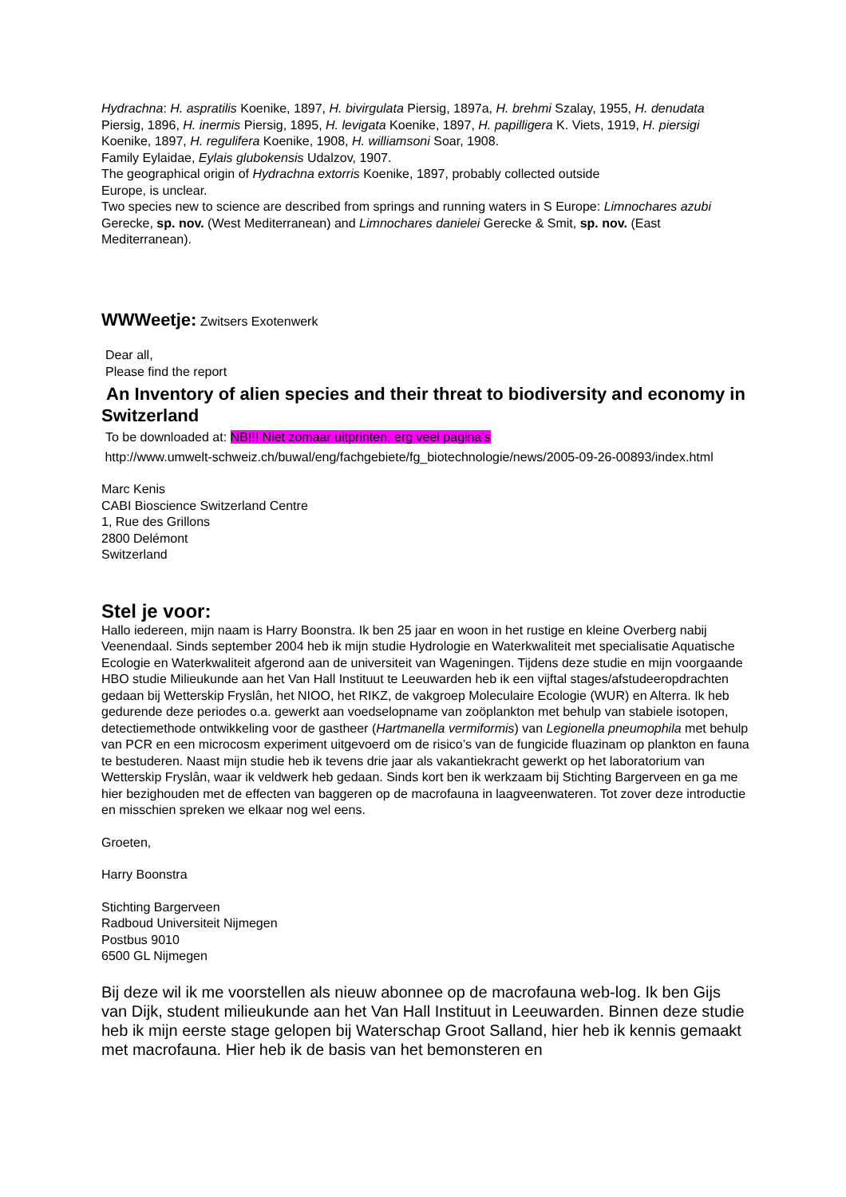Hydrachna: H. aspratilis Koenike, 1897, H. bivirgulata Piersig, 1897a, H. brehmi Szalay, 1955, H. denudata Piersig, 1896, H. inermis Piersig, 1895, H. levigata Koenike, 1897, H. papilligera K. Viets, 1919, H. piersigi Koenike, 1897, H. regulifera Koenike, 1908, H. williamsoni Soar, 1908.
Family Eylaidae, Eylais glubokensis Udalzov, 1907.
The geographical origin of Hydrachna extorris Koenike, 1897, probably collected outside
Europe, is unclear.
Two species new to science are described from springs and running waters in S Europe: Limnochares azubi Gerecke, sp. nov. (West Mediterranean) and Limnochares danielei Gerecke & Smit, sp. nov. (East Mediterranean).
WWWeetje: Zwitsers Exotenwerk
Dear all,
Please find the report
An Inventory of alien species and their threat to biodiversity and economy in Switzerland
To be downloaded at: NB!!! Niet zomaar uitprinten, erg veel pagina’s
http://www.umwelt-schweiz.ch/buwal/eng/fachgebiete/fg_biotechnologie/news/2005-09-26-00893/index.html
Marc Kenis
CABI Bioscience Switzerland Centre
1, Rue des Grillons
2800 Delémont
Switzerland
Stel je voor:
Hallo iedereen, mijn naam is Harry Boonstra. Ik ben 25 jaar en woon in het rustige en kleine Overberg nabij Veenendaal. Sinds september 2004 heb ik mijn studie Hydrologie en Waterkwaliteit met specialisatie Aquatische Ecologie en Waterkwaliteit afgerond aan de universiteit van Wageningen. Tijdens deze studie en mijn voorgaande HBO studie Milieukunde aan het Van Hall Instituut te Leeuwarden heb ik een vijftal stages/afstudeeropdrachten gedaan bij Wetterskip Fryslân, het NIOO, het RIKZ, de vakgroep Moleculaire Ecologie (WUR) en Alterra. Ik heb gedurende deze periodes o.a. gewerkt aan voedselopname van zoöplankton met behulp van stabiele isotopen, detectiemethode ontwikkeling voor de gastheer (Hartmanella vermiformis) van Legionella pneumophila met behulp van PCR en een microcosm experiment uitgevoerd om de risico’s van de fungicide fluazinam op plankton en fauna te bestuderen. Naast mijn studie heb ik tevens drie jaar als vakantiekracht gewerkt op het laboratorium van Wetterskip Fryslân, waar ik veldwerk heb gedaan. Sinds kort ben ik werkzaam bij Stichting Bargerveen en ga me hier bezighouden met de effecten van baggeren op de macrofauna in laagveenwateren. Tot zover deze introductie en misschien spreken we elkaar nog wel eens.
Groeten,
Harry Boonstra
Stichting Bargerveen
Radboud Universiteit Nijmegen
Postbus 9010
6500 GL Nijmegen
Bij deze wil ik me voorstellen als nieuw abonnee op de macrofauna web-log. Ik ben Gijs van Dijk, student milieukunde aan het Van Hall Instituut in Leeuwarden. Binnen deze studie heb ik mijn eerste stage gelopen bij Waterschap Groot Salland, hier heb ik kennis gemaakt met macrofauna. Hier heb ik de basis van het bemonsteren en